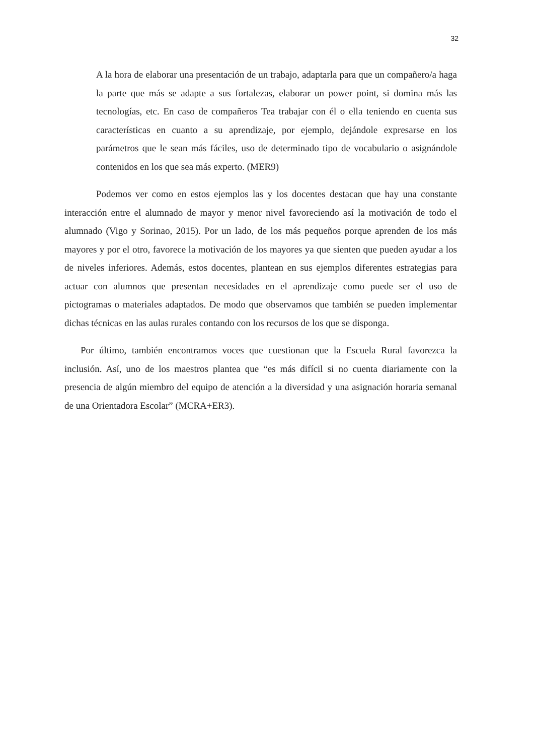32
A la hora de elaborar una presentación de un trabajo, adaptarla para que un compañero/a haga la parte que más se adapte a sus fortalezas, elaborar un power point, si domina más las tecnologías, etc. En caso de compañeros Tea trabajar con él o ella teniendo en cuenta sus características en cuanto a su aprendizaje, por ejemplo, dejándole expresarse en los parámetros que le sean más fáciles, uso de determinado tipo de vocabulario o asignándole contenidos en los que sea más experto. (MER9)
Podemos ver como en estos ejemplos las y los docentes destacan que hay una constante interacción entre el alumnado de mayor y menor nivel favoreciendo así la motivación de todo el alumnado (Vigo y Sorinao, 2015). Por un lado, de los más pequeños porque aprenden de los más mayores y por el otro, favorece la motivación de los mayores ya que sienten que pueden ayudar a los de niveles inferiores. Además, estos docentes, plantean en sus ejemplos diferentes estrategias para actuar con alumnos que presentan necesidades en el aprendizaje como puede ser el uso de pictogramas o materiales adaptados. De modo que observamos que también se pueden implementar dichas técnicas en las aulas rurales contando con los recursos de los que se disponga.
Por último, también encontramos voces que cuestionan que la Escuela Rural favorezca la inclusión. Así, uno de los maestros plantea que “es más difícil si no cuenta diariamente con la presencia de algún miembro del equipo de atención a la diversidad y una asignación horaria semanal de una Orientadora Escolar” (MCRA+ER3).